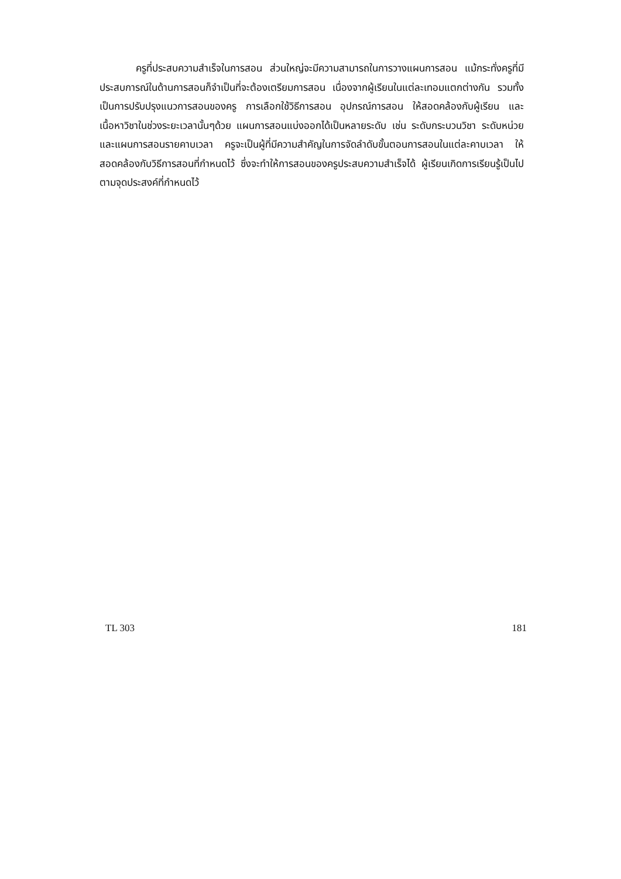ครูที่ประสบความสำเร็จในการสอน ส่วนใหญ่จะมีความสามารถในการวางแผนการสอน แม้กระทั่งครูที่มีประสบการณ์ในด้านการสอนก็จำเป็นที่จะต้องเตรียมการสอน เนื่องจากผู้เรียนในแต่ละเทอมแตกต่างกัน รวมทั้งเป็นการปรับปรุงแนวการสอนของครู การเลือกใช้วิธีการสอน อุปกรณ์การสอน ให้สอดคล้องกับผู้เรียน และเนื้อหาวิชาในช่วงระยะเวลานั้นๆด้วย แผนการสอนแบ่งออกได้เป็นหลายระดับ เช่น ระดับกระบวนวิชา ระดับหน่วย และแผนการสอนรายคาบเวลา ครูจะเป็นผู้ที่มีความสำคัญในการจัดลำดับขั้นตอนการสอนในแต่ละคาบเวลา ให้สอดคล้องกับวิธีการสอนที่กำหนดไว้ ซึ่งจะทำให้การสอนของครูประสบความสำเร็จได้ ผู้เรียนเกิดการเรียนรู้เป็นไปตามจุดประสงค์ที่กำหนดไว้
TL 303 181